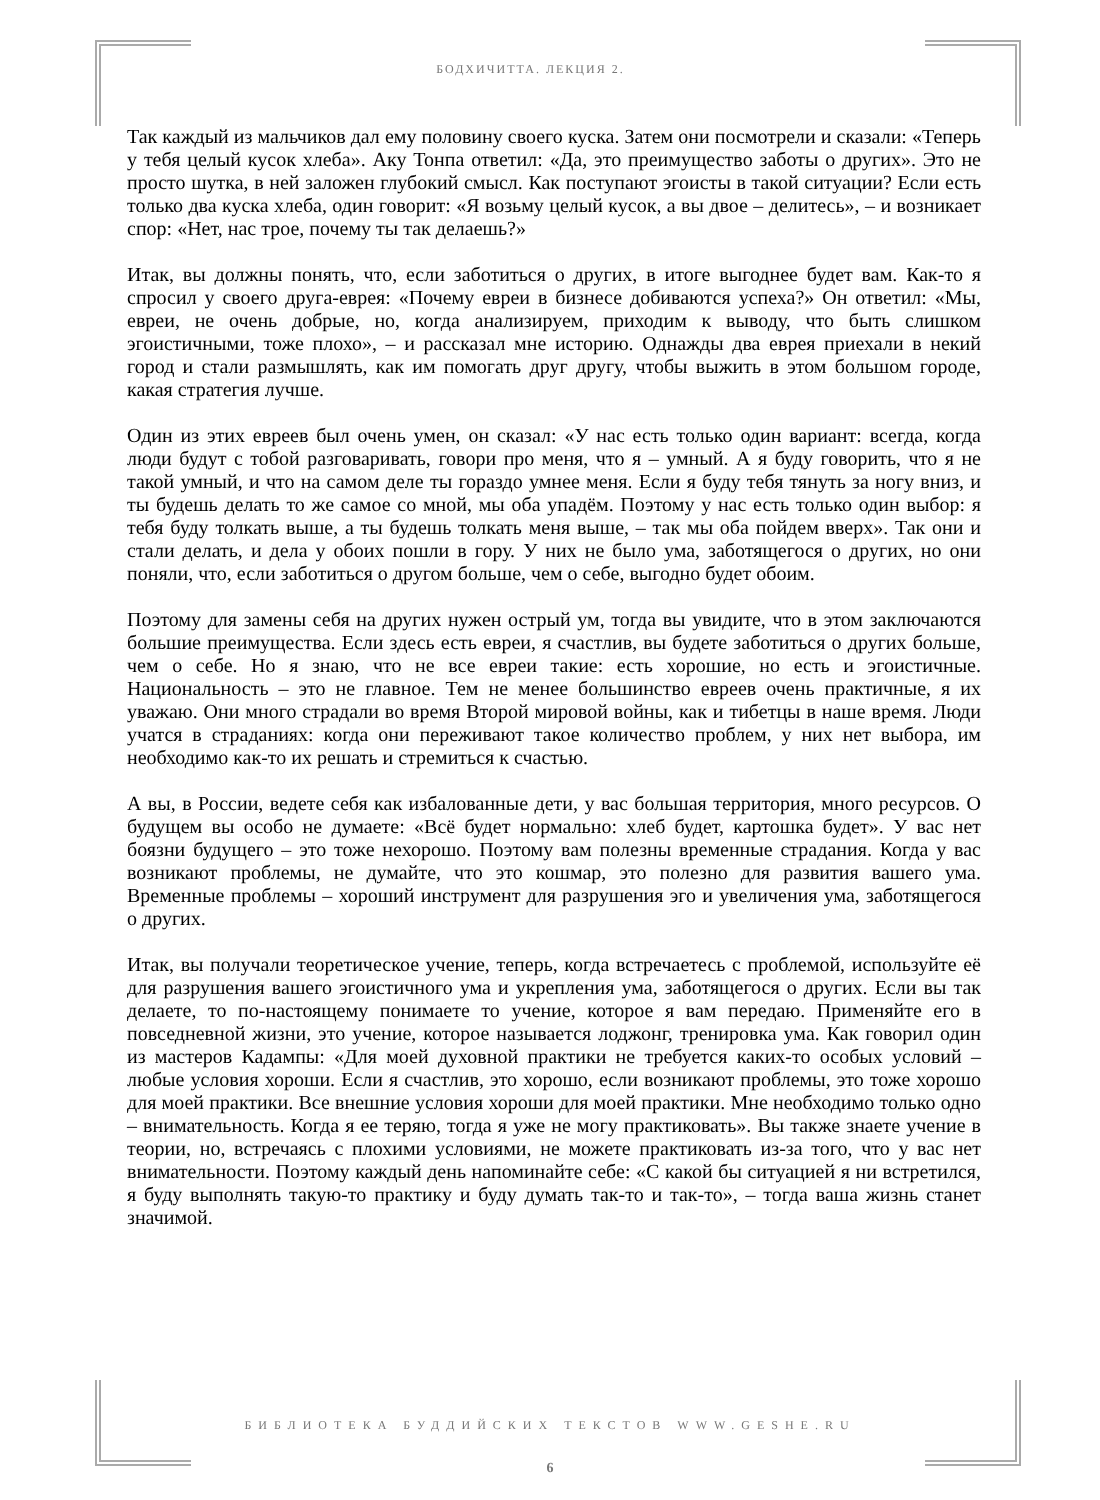БОДХИЧИТТА. ЛЕКЦИЯ 2.
Так каждый из мальчиков дал ему половину своего куска. Затем они посмотрели и сказали: «Теперь у тебя целый кусок хлеба». Аку Тонпа ответил: «Да, это преимущество заботы о других». Это не просто шутка, в ней заложен глубокий смысл. Как поступают эгоисты в такой ситуации? Если есть только два куска хлеба, один говорит: «Я возьму целый кусок, а вы двое – делитесь», – и возникает спор: «Нет, нас трое, почему ты так делаешь?»
Итак, вы должны понять, что, если заботиться о других, в итоге выгоднее будет вам. Как-то я спросил у своего друга-еврея: «Почему евреи в бизнесе добиваются успеха?» Он ответил: «Мы, евреи, не очень добрые, но, когда анализируем, приходим к выводу, что быть слишком эгоистичными, тоже плохо», – и рассказал мне историю. Однажды два еврея приехали в некий город и стали размышлять, как им помогать друг другу, чтобы выжить в этом большом городе, какая стратегия лучше.
Один из этих евреев был очень умен, он сказал: «У нас есть только один вариант: всегда, когда люди будут с тобой разговаривать, говори про меня, что я – умный. А я буду говорить, что я не такой умный, и что на самом деле ты гораздо умнее меня. Если я буду тебя тянуть за ногу вниз, и ты будешь делать то же самое со мной, мы оба упадём. Поэтому у нас есть только один выбор: я тебя буду толкать выше, а ты будешь толкать меня выше, – так мы оба пойдем вверх». Так они и стали делать, и дела у обоих пошли в гору. У них не было ума, заботящегося о других, но они поняли, что, если заботиться о другом больше, чем о себе, выгодно будет обоим.
Поэтому для замены себя на других нужен острый ум, тогда вы увидите, что в этом заключаются большие преимущества. Если здесь есть евреи, я счастлив, вы будете заботиться о других больше, чем о себе. Но я знаю, что не все евреи такие: есть хорошие, но есть и эгоистичные. Национальность – это не главное. Тем не менее большинство евреев очень практичные, я их уважаю. Они много страдали во время Второй мировой войны, как и тибетцы в наше время. Люди учатся в страданиях: когда они переживают такое количество проблем, у них нет выбора, им необходимо как-то их решать и стремиться к счастью.
А вы, в России, ведете себя как избалованные дети, у вас большая территория, много ресурсов. О будущем вы особо не думаете: «Всё будет нормально: хлеб будет, картошка будет». У вас нет боязни будущего – это тоже нехорошо. Поэтому вам полезны временные страдания. Когда у вас возникают проблемы, не думайте, что это кошмар, это полезно для развития вашего ума. Временные проблемы – хороший инструмент для разрушения эго и увеличения ума, заботящегося о других.
Итак, вы получали теоретическое учение, теперь, когда встречаетесь с проблемой, используйте её для разрушения вашего эгоистичного ума и укрепления ума, заботящегося о других. Если вы так делаете, то по-настоящему понимаете то учение, которое я вам передаю. Применяйте его в повседневной жизни, это учение, которое называется лоджонг, тренировка ума. Как говорил один из мастеров Кадампы: «Для моей духовной практики не требуется каких-то особых условий – любые условия хороши. Если я счастлив, это хорошо, если возникают проблемы, это тоже хорошо для моей практики. Все внешние условия хороши для моей практики. Мне необходимо только одно – внимательность. Когда я ее теряю, тогда я уже не могу практиковать». Вы также знаете учение в теории, но, встречаясь с плохими условиями, не можете практиковать из-за того, что у вас нет внимательности. Поэтому каждый день напоминайте себе: «С какой бы ситуацией я ни встретился, я буду выполнять такую-то практику и буду думать так-то и так-то», – тогда ваша жизнь станет значимой.
БИБЛИОТЕКА БУДДИЙСКИХ ТЕКСТОВ WWW.GESHE.RU
6